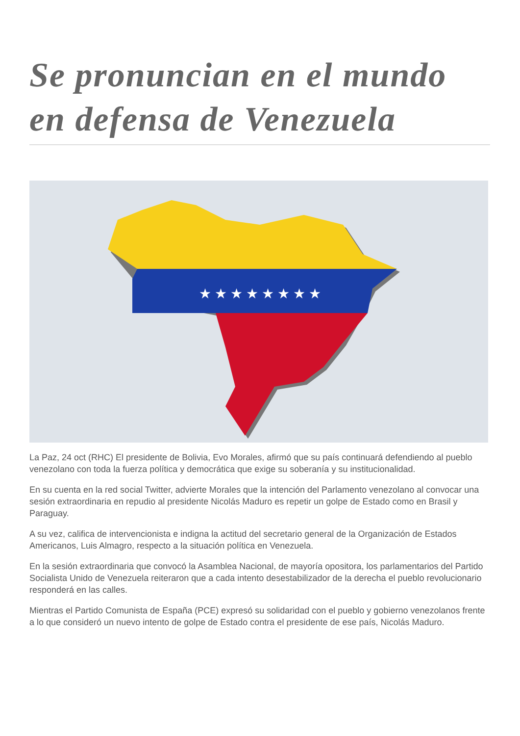Se pronuncian en el mundo en defensa de Venezuela
★ ★ ★ ★ ★ ★ ★ ★
La Paz, 24 oct (RHC) El presidente de Bolivia, Evo Morales, afirmó que su país continuará defendiendo al pueblo venezolano con toda la fuerza política y democrática que exige su soberanía y su institucionalidad.
En su cuenta en la red social Twitter, advierte Morales que la intención del Parlamento venezolano al convocar una sesión extraordinaria en repudio al presidente Nicolás Maduro es repetir un golpe de Estado como en Brasil y Paraguay.
A su vez, califica de intervencionista e indigna la actitud del secretario general de la Organización de Estados Americanos, Luis Almagro, respecto a la situación política en Venezuela.
En la sesión extraordinaria que convocó la Asamblea Nacional, de mayoría opositora, los parlamentarios del Partido Socialista Unido de Venezuela reiteraron que a cada intento desestabilizador de la derecha el pueblo revolucionario responderá en las calles.
Mientras el Partido Comunista de España (PCE) expresó su solidaridad con el pueblo y gobierno venezolanos frente a lo que consideró un nuevo intento de golpe de Estado contra el presidente de ese país, Nicolás Maduro.